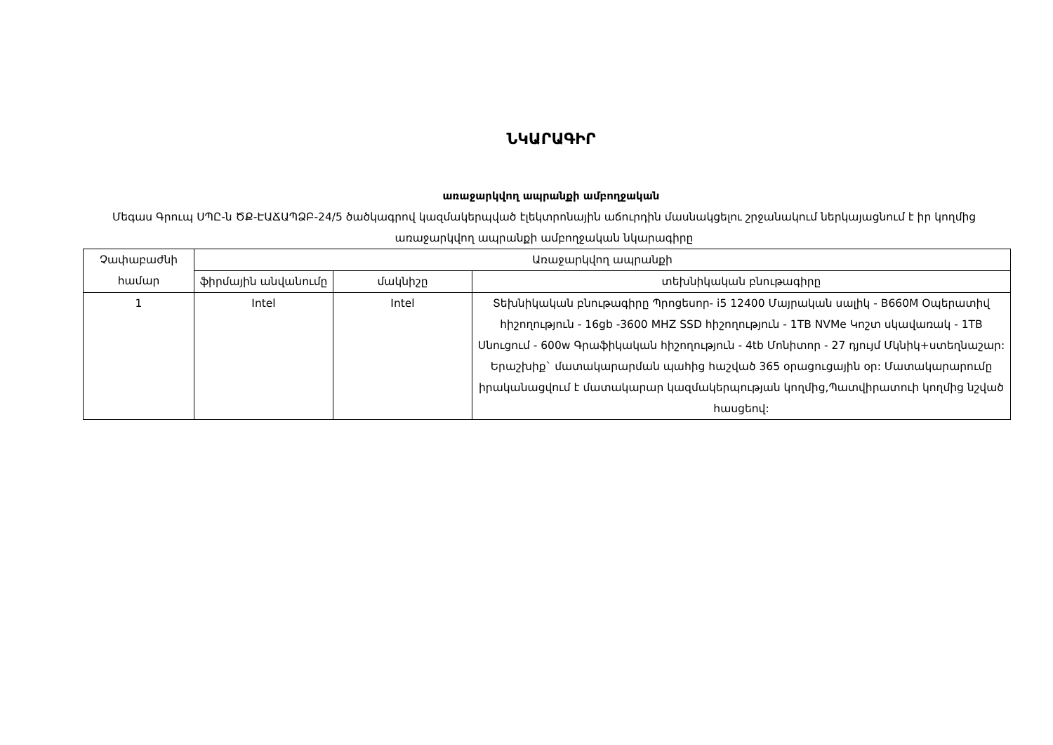ՆԿԱՐԱԳԻՐ
առաջարկվող ապրանքի ամբողջական
Մեգաս Գրուպ ՍՊԸ-ն ԾՔ-ԷԱՃԱՊՁԲ-24/5 ծածկագրով կազմակերպված էլեկտրոնային աճուրդին մասնակցելու շրջանակում ներկայացնում է իր կողմից առաջարկվող ապրանքի ամբողջական նկարագիրը
| Չափաբաժնի համար | Առաջարկվող ապրանքի | | |
| --- | --- | --- | --- |
| | ֆիրմային անվանումը | մակնիշը | տեխնիկական բնութագիրը |
| 1 | Intel | Intel | Տեխնիկական բնութագիրը Պրոցեսոր- i5 12400 Մայրական սալիկ - B660M Օպերատիվ հիշողություն - 16gb -3600 MHZ SSD հիշողություն - 1TB NVMe Կոշտ սկավառակ - 1TB Սնուցում - 600w Գրաֆիկական հիշողություն - 4tb Մոնիտոր - 27 դյույմ Մկնիկ+ստեղնաշար: Երաշխիք` մատակարարման պահից հաշված 365 օրացուցային օր: Մատակարարումը իրականացվում է մատակարար կազմակերպության կողմից,Պատվիրատուի կողմից նշված հասցեով: |